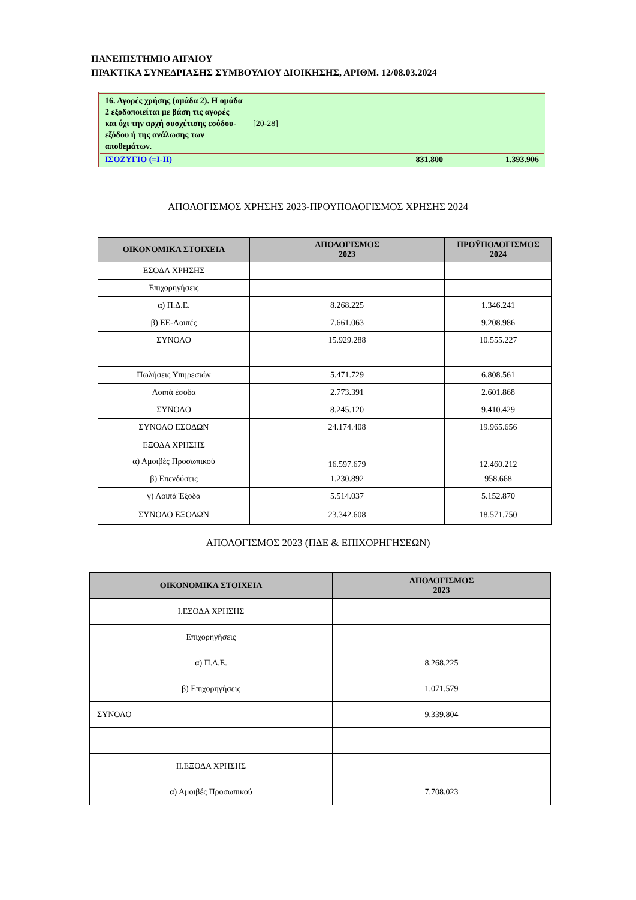ΠΑΝΕΠΙΣΤΗΜΙΟ ΑΙΓΑΙΟΥ
ΠΡΑΚΤΙΚΑ ΣΥΝΕΔΡΙΑΣΗΣ ΣΥΜΒΟΥΛΙΟΥ ΔΙΟΙΚΗΣΗΣ, ΑΡΙΘΜ. 12/08.03.2024
| 16. Αγορές χρήσης (ομάδα 2). Η ομάδα 2 εξοδοποιείται με βάση τις αγορές και όχι την αρχή συσχέτισης εσόδου-εξόδου ή της ανάλωσης των αποθεμάτων. | [20-28] | | |
| ΙΣΟΖΥΓΙΟ (=I-II) | | 831.800 | 1.393.906 |
ΑΠΟΛΟΓΙΣΜΟΣ ΧΡΗΣΗΣ 2023-ΠΡΟΥΠΟΛΟΓΙΣΜΟΣ ΧΡΗΣΗΣ 2024
| ΟΙΚΟΝΟΜΙΚΑ ΣΤΟΙΧΕΙΑ | ΑΠΟΛΟΓΙΣΜΟΣ 2023 | ΠΡΟΫΠΟΛΟΓΙΣΜΟΣ 2024 |
| --- | --- | --- |
| ΕΣΟΔΑ ΧΡΗΣΗΣ | | |
| Επιχορηγήσεις | | |
| α) Π.Δ.Ε. | 8.268.225 | 1.346.241 |
| β) ΕΕ-Λοιπές | 7.661.063 | 9.208.986 |
| ΣΥΝΟΛΟ | 15.929.288 | 10.555.227 |
| Πωλήσεις Υπηρεσιών | 5.471.729 | 6.808.561 |
| Λοιπά έσοδα | 2.773.391 | 2.601.868 |
| ΣΥΝΟΛΟ | 8.245.120 | 9.410.429 |
| ΣΥΝΟΛΟ ΕΣΟΔΩΝ | 24.174.408 | 19.965.656 |
| ΕΞΟΔΑ ΧΡΗΣΗΣ α) Αμοιβές Προσωπικού | 16.597.679 | 12.460.212 |
| β) Επενδύσεις | 1.230.892 | 958.668 |
| γ) Λοιπά Έξοδα | 5.514.037 | 5.152.870 |
| ΣΥΝΟΛΟ ΕΞΟΔΩΝ | 23.342.608 | 18.571.750 |
ΑΠΟΛΟΓΙΣΜΟΣ 2023 (ΠΔΕ & ΕΠΙΧΟΡΗΓΗΣΕΩΝ)
| ΟΙΚΟΝΟΜΙΚΑ ΣΤΟΙΧΕΙΑ | ΑΠΟΛΟΓΙΣΜΟΣ 2023 |
| --- | --- |
| I.ΕΣΟΔΑ ΧΡΗΣΗΣ | |
| Επιχορηγήσεις | |
| α) Π.Δ.Ε. | 8.268.225 |
| β) Επιχορηγήσεις | 1.071.579 |
| ΣΥΝΟΛΟ | 9.339.804 |
| II.ΕΞΟΔΑ ΧΡΗΣΗΣ | |
| α) Αμοιβές Προσωπικού | 7.708.023 |